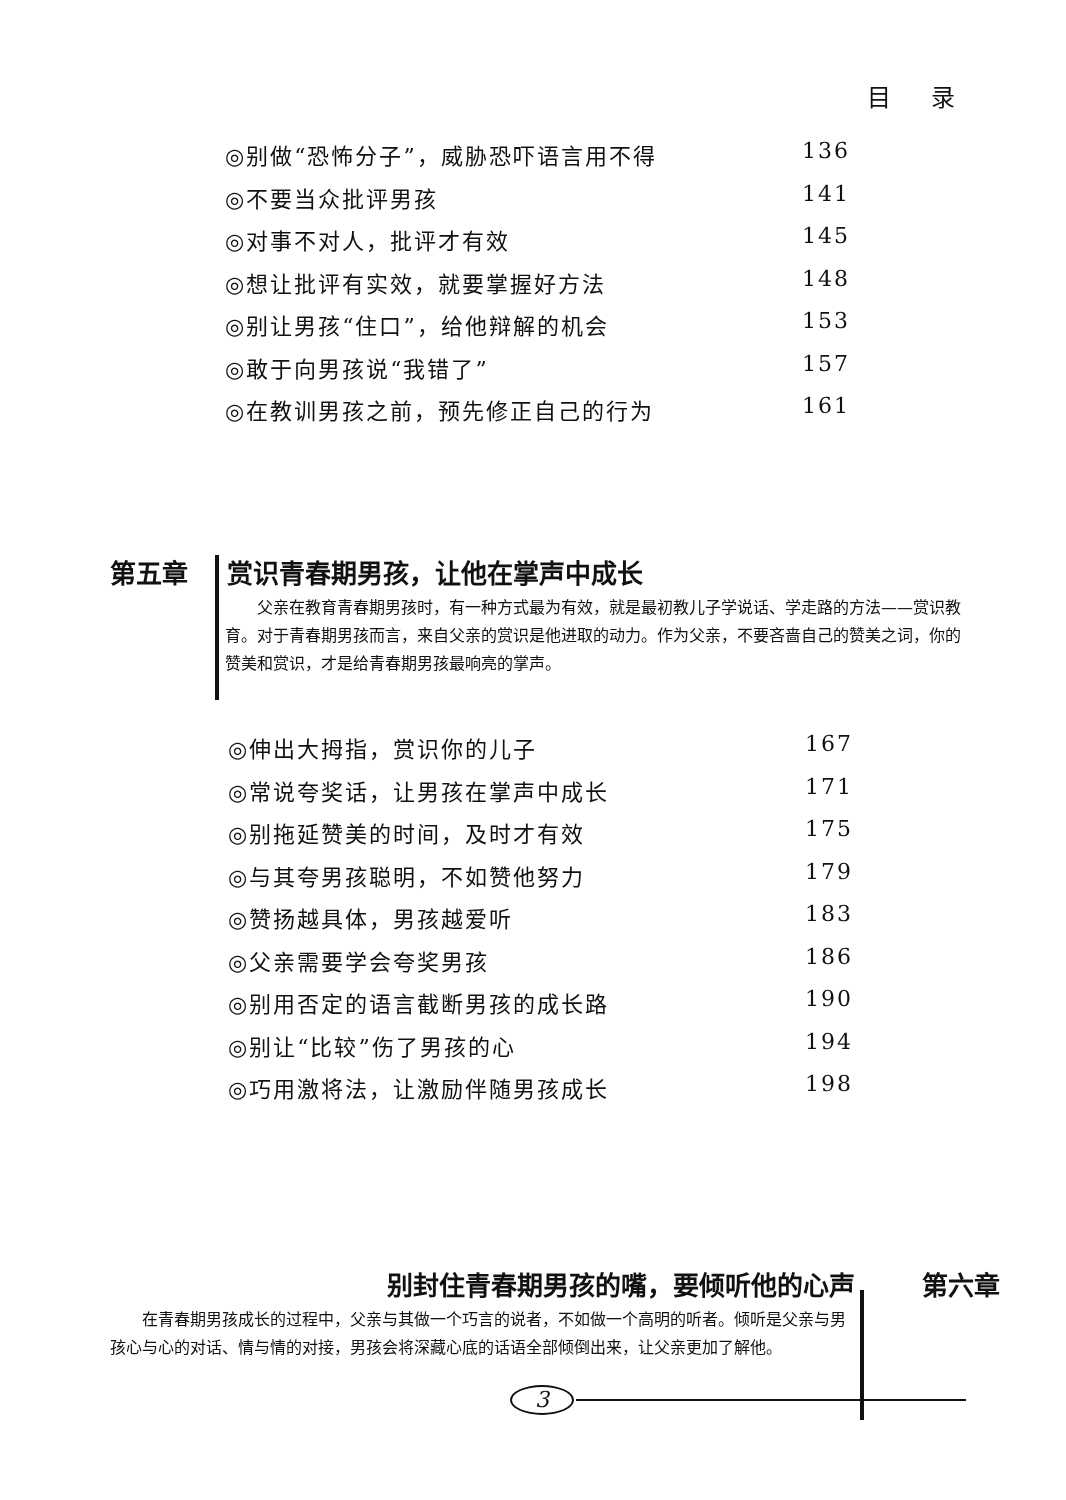目 录
◎别做“恐怖分子”，威胁恐吓语言用不得 136
◎不要当众批评男孩 141
◎对事不对人，批评才有效 145
◎想让批评有实效，就要掌握好方法 148
◎别让男孩“住口”，给他辩解的机会 153
◎敢于向男孩说“我错了” 157
◎在教训男孩之前，预先修正自己的行为 161
第五章 赏识青春期男孩，让他在掌声中成长
父亲在教育青春期男孩时，有一种方式最为有效，就是最初教儿子学说话、学走路的方法——赏识教育。对于青春期男孩而言，来自父亲的赏识是他进取的动力。作为父亲，不要吝啬自己的赞美之词，你的赞美和赏识，才是给青春期男孩最响亮的掌声。
◎伸出大拇指，赏识你的儿子 167
◎常说夸奖话，让男孩在掌声中成长 171
◎别拖延赞美的时间，及时才有效 175
◎与其夸男孩聪明，不如赞他努力 179
◎赞扬越具体，男孩越爱听 183
◎父亲需要学会夸奖男孩 186
◎别用否定的语言截断男孩的成长路 190
◎别让“比较”伤了男孩的心 194
◎巧用激将法，让激励伴随男孩成长 198
别封住青春期男孩的嘴，要倾听他的心声 第六章
在青春期男孩成长的过程中，父亲与其做一个巧言的说者，不如做一个高明的听者。倾听是父亲与男孩心与心的对话、情与情的对接，男孩会将深藏心底的话语全部倾倒出来，让父亲更加了解他。
3